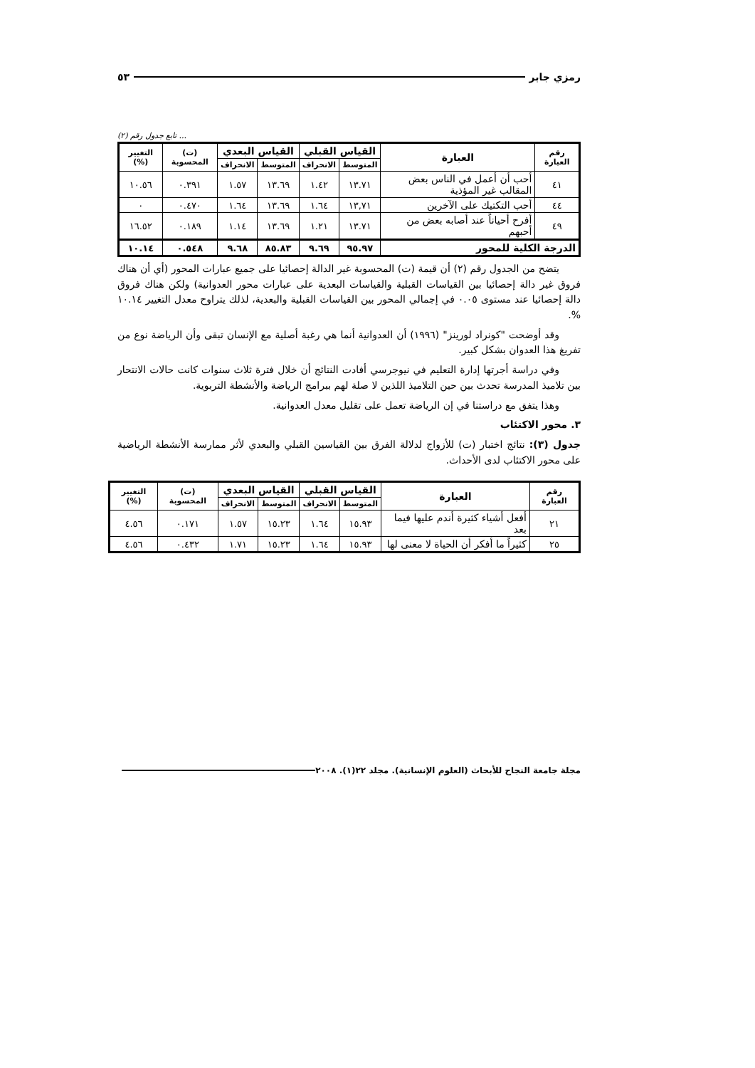رمزي جابر ٥٣
... تابع جدول رقم (٢)
| رقم العبارة | العبارة | القياس القبلي | | القياس البعدي | | (ت) المحسوبة | التغيير (%) |
| --- | --- | --- | --- | --- | --- | --- | --- |
| | | المتوسط | الانحراف | المتوسط | الانحراف | | |
| ٤١ | أحب أن أعمل في الناس بعض المقالب غير المؤذية | ١٣.٧١ | ١.٤٢ | ١٣.٦٩ | ١.٥٧ | ٠.٣٩١ | ١٠.٥٦ |
| ٤٤ | أحب التكتيك على الآخرين | ١٣,٧١ | ١.٦٤ | ١٣.٦٩ | ١.٦٤ | ٠.٤٧٠ | ٠ |
| ٤٩ | أفرح أحياناً عند أصابه بعض من أحبهم | ١٣.٧١ | ١.٢١ | ١٣.٦٩ | ١.١٤ | ٠.١٨٩ | ١٦.٥٢ |
| الدرجة الكلية للمحور | | ٩٥.٩٧ | ٩.٦٩ | ٨٥.٨٣ | ٩.٦٨ | ٠.٥٤٨ | ١٠.١٤ |
يتضح من الجدول رقم (٢) أن قيمة (ت) المحسوبة غير الدالة إحصائيا على جميع عبارات المحور (أي أن هناك فروق غير دالة إحصائيا بين القياسات القبلية والقياسات البعدية على عبارات محور العدوانية) ولكن هناك فروق دالة إحصائيا عند مستوى ٠.٠٥ في إجمالي المحور بين القياسات القبلية والبعدية، لذلك يتراوح معدل التغيير ١٠.١٤ %.
وقد أوضحت "كونراد لورينز" (١٩٩٦) أن العدوانية أنما هي رغبة أصلية مع الإنسان تبقى وأن الرياضة نوع من تفريغ هذا العدوان بشكل كبير.
وفي دراسة أجرتها إدارة التعليم في نيوجرسي أفادت النتائج أن خلال فترة ثلاث سنوات كانت حالات الانتحار بين تلاميذ المدرسة تحدث بين حين التلاميذ اللذين لا صلة لهم ببرامج الرياضة والأنشطة التربوية.
وهذا يتفق مع دراستنا في إن الرياضة تعمل على تقليل معدل العدوانية.
٣. محور الاكتئاب
جدول (٣): نتائج اختبار (ت) للأزواج لدلالة الفرق بين القياسين القبلي والبعدي لأثر ممارسة الأنشطة الرياضية على محور الاكتئاب لدى الأحداث.
| رقم العبارة | العبارة | القياس القبلي | | القياس البعدي | | (ت) المحسوبة | التغيير (%) |
| --- | --- | --- | --- | --- | --- | --- | --- |
| | | المتوسط | الانحراف | المتوسط | الانحراف | | |
| ٢١ | أفعل أشياء كثيرة أندم عليها فيما بعد | ١٥.٩٣ | ١.٦٤ | ١٥.٢٣ | ١.٥٧ | ٠.١٧١ | ٤.٥٦ |
| ٢٥ | كثيراً ما أفكر أن الحياة لا معنى لها | ١٥.٩٣ | ١.٦٤ | ١٥.٢٣ | ١.٧١ | ٠.٤٣٢ | ٤.٥٦ |
مجلة جامعة النجاح للأبحاث (العلوم الإنسانية). مجلد ٢٢(١). ٢٠٠٨